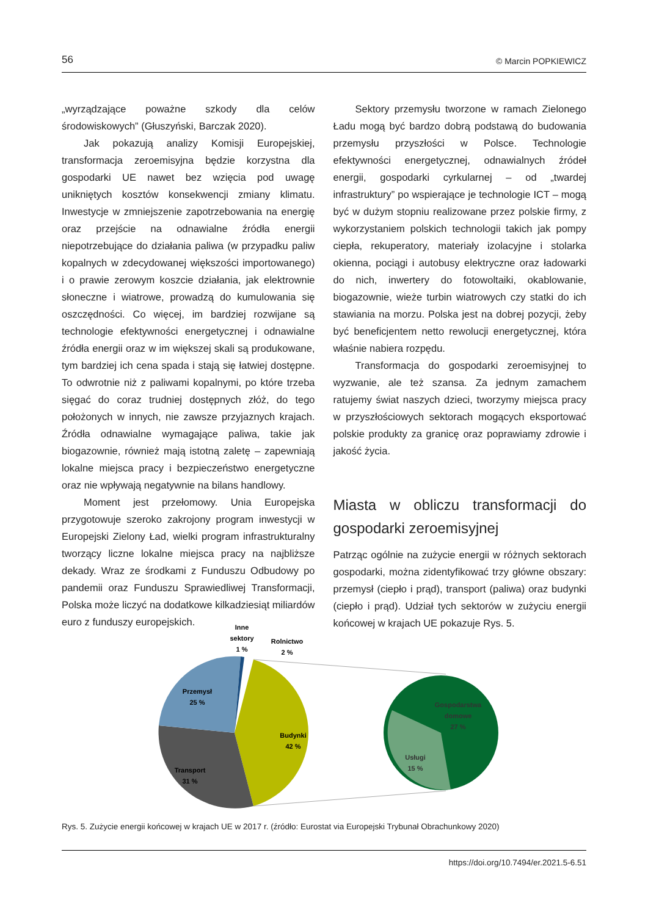56 © Marcin POPKIEWICZ
„wyrządzające poważne szkody dla celów środowiskowych” (Głuszyński, Barczak 2020).
Jak pokazują analizy Komisji Europejskiej, transformacja zeroemisyjna będzie korzystna dla gospodarki UE nawet bez wzięcia pod uwagę unikniętych kosztów konsekwencji zmiany klimatu. Inwestycje w zmniejszenie zapotrzebowania na energię oraz przejście na odnawialne źródła energii niepotrzebujące do działania paliwa (w przypadku paliw kopalnych w zdecydowanej większości importowanego) i o prawie zerowym koszcie działania, jak elektrownie słoneczne i wiatrowe, prowadzą do kumulowania się oszczędności. Co więcej, im bardziej rozwijane są technologie efektywności energetycznej i odnawialne źródła energii oraz w im większej skali są produkowane, tym bardziej ich cena spada i stają się łatwiej dostępne. To odwrotnie niż z paliwami kopalnymi, po które trzeba sięgać do coraz trudniej dostępnych złóż, do tego położonych w innych, nie zawsze przyjaznych krajach. Źródła odnawialne wymagające paliwa, takie jak biogazownie, również mają istotną zaletę – zapewniają lokalne miejsca pracy i bezpieczeństwo energetyczne oraz nie wpływają negatywnie na bilans handlowy.
Moment jest przełomowy. Unia Europejska przygotowuje szeroko zakrojony program inwestycji w Europejski Zielony Ład, wielki program infrastrukturalny tworzący liczne lokalne miejsca pracy na najbliższe dekady. Wraz ze środkami z Funduszu Odbudowy po pandemii oraz Funduszu Sprawiedliwej Transformacji, Polska może liczyć na dodatkowe kilkadziesiąt miliardów euro z funduszy europejskich.
Sektory przemysłu tworzone w ramach Zielonego Ładu mogą być bardzo dobrą podstawą do budowania przemysłu przyszłości w Polsce. Technologie efektywności energetycznej, odnawialnych źródeł energii, gospodarki cyrkularnej – od „twardej infrastruktury” po wspierające je technologie ICT – mogą być w dużym stopniu realizowane przez polskie firmy, z wykorzystaniem polskich technologii takich jak pompy ciepła, rekuperatory, materiały izolacyjne i stolarka okienna, pociągi i autobusy elektryczne oraz ładowarki do nich, inwertery do fotowoltaiki, okablowanie, biogazownie, wieże turbin wiatrowych czy statki do ich stawiania na morzu. Polska jest na dobrej pozycji, żeby być beneficjentem netto rewolucji energetycznej, która właśnie nabiera rozpędu.
Transformacja do gospodarki zeroemisyjnej to wyzwanie, ale też szansa. Za jednym zamachem ratujemy świat naszych dzieci, tworzymy miejsca pracy w przyszłościowych sektorach mogących eksportować polskie produkty za granicę oraz poprawiamy zdrowie i jakość życia.
Miasta w obliczu transformacji do gospodarki zeroemisyjnej
Patrząc ogólnie na zużycie energii w różnych sektorach gospodarki, można zidentyfikować trzy główne obszary: przemysł (ciepło i prąd), transport (paliwa) oraz budynki (ciepło i prąd). Udział tych sektorów w zużyciu energii końcowej w krajach UE pokazuje Rys. 5.
Inne
sektory
1 %
Rolnictwo
2 %
Przemysł
25 %
Budynki
42 %
Transport
31 %
Gospodarstwa
domowe
27 %
Usługi
15 %
Rys. 5. Zużycie energii końcowej w krajach UE w 2017 r. (źródło: Eurostat via Europejski Trybunał Obrachunkowy 2020)
https://doi.org/10.7494/er.2021.5-6.51